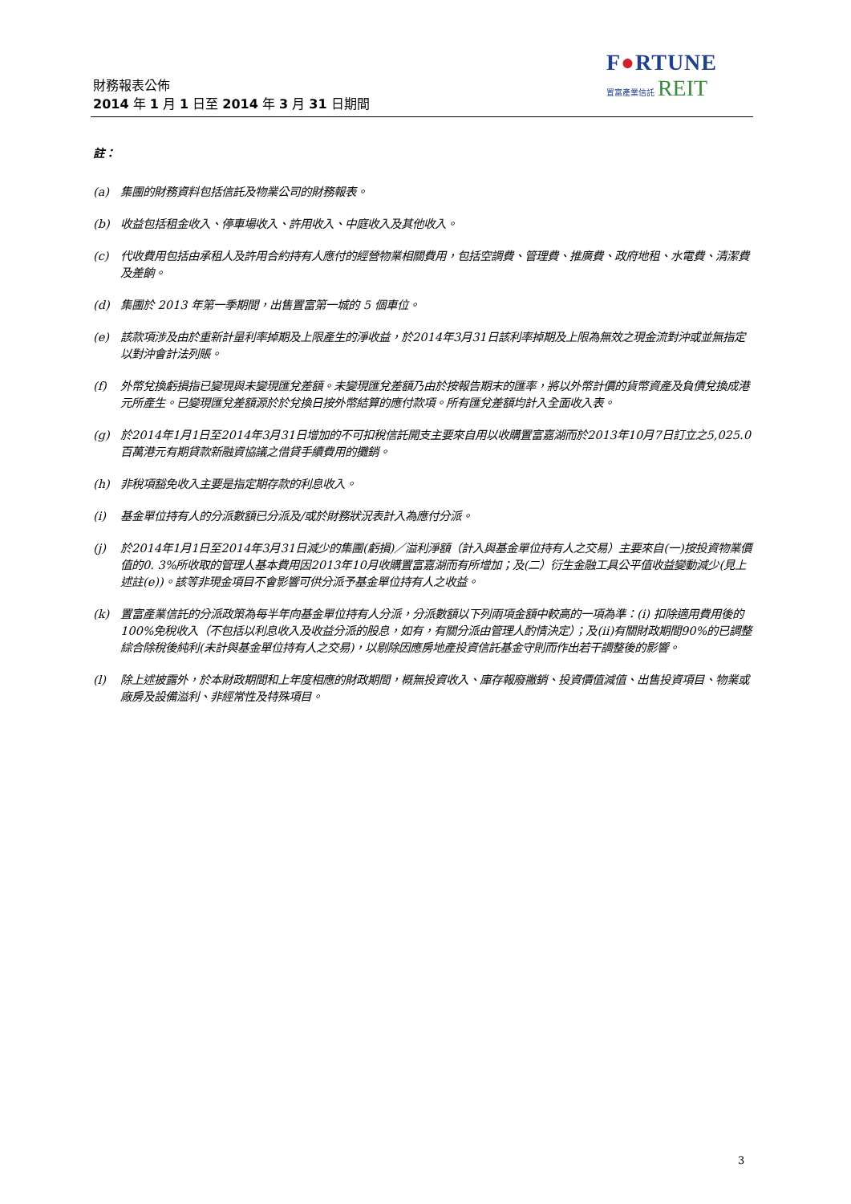財務報表公佈
2014 年 1 月 1 日至 2014 年 3 月 31 日期間
F●RTUNE
置富產業信託 REIT
註：
(a) 集團的財務資料包括信託及物業公司的財務報表。
(b) 收益包括租金收入、停車場收入、許用收入、中庭收入及其他收入。
(c) 代收費用包括由承租人及許用合約持有人應付的經營物業相關費用，包括空調費、管理費、推廣費、政府地租、水電費、清潔費及差餉。
(d) 集團於 2013 年第一季期間，出售置富第一城的 5 個車位。
(e) 該款項涉及由於重新計量利率掉期及上限產生的淨收益，於2014年3月31日該利率掉期及上限為無效之現金流對沖或並無指定以對沖會計法列賬。
(f) 外幣兌換虧損指已變現與未變現匯兌差額。未變現匯兌差額乃由於按報告期末的匯率，將以外幣計價的貨幣資產及負債兌換成港元所產生。已變現匯兌差額源於於兌換日按外幣結算的應付款項。所有匯兌差額均計入全面收入表。
(g) 於2014年1月1日至2014年3月31日增加的不可扣稅信託開支主要來自用以收購置富嘉湖而於2013年10月7日訂立之5,025.0百萬港元有期貸款新融資協議之借貸手續費用的攤銷。
(h) 非稅項豁免收入主要是指定期存款的利息收入。
(i) 基金單位持有人的分派數額已分派及/或於財務狀況表計入為應付分派。
(j) 於2014年1月1日至2014年3月31日減少的集團(虧損)／溢利淨額（計入與基金單位持有人之交易）主要來自(一)按投資物業價值的0. 3%所收取的管理人基本費用因2013年10月收購置富嘉湖而有所增加；及(二）衍生金融工具公平值收益變動減少(見上述註(e))。該等非現金項目不會影響可供分派予基金單位持有人之收益。
(k) 置富產業信託的分派政策為每半年向基金單位持有人分派，分派數額以下列兩項金額中較高的一項為準：(i) 扣除適用費用後的100%免稅收入（不包括以利息收入及收益分派的股息，如有，有關分派由管理人酌情決定）；及(ii)有關財政期間90%的已調整綜合除稅後純利(未計與基金單位持有人之交易)，以剔除因應房地產投資信託基金守則而作出若干調整後的影響。
(l) 除上述披露外，於本財政期間和上年度相應的財政期間，概無投資收入、庫存報廢撇銷、投資價值減值、出售投資項目、物業或廠房及設備溢利、非經常性及特殊項目。
3